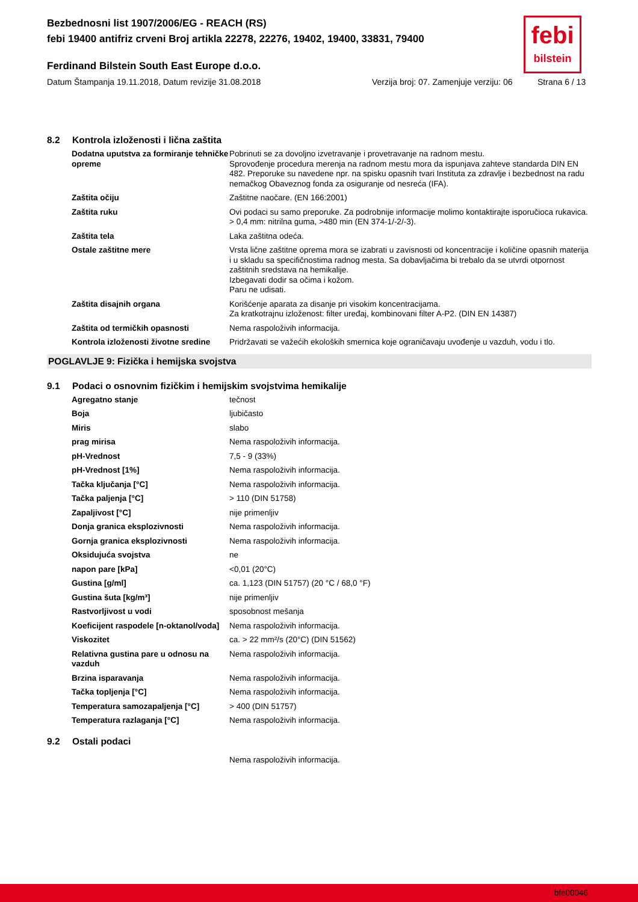Bezbednosni list 1907/2006/EG - REACH (RS)
febi 19400 antifriz crveni Broj artikla 22278, 22276, 19402, 19400, 33831, 79400
Ferdinand Bilstein South East Europe d.o.o.
Datum Štampanja 19.11.2018, Datum revizije 31.08.2018 Verzija broj: 07. Zamenjuje verziju: 06 Strana 6 / 13
febi
bilstein
8.2 Kontrola izloženosti i lična zaštita
| Dodatna uputstva za formiranje tehničke opreme | Pobrinuti se za dovoljno izvetravanje i provetravanje na radnom mestu. Sprovođenje procedura merenja na radnom mestu mora da ispunjava zahteve standarda DIN EN 482. Preporuke su navedene npr. na spisku opasnih tvari Instituta za zdravlje i bezbednost na radu nemačkog Obaveznog fonda za osiguranje od nesreća (IFA). |
| Zaštita očiju | Zaštitne naočare. (EN 166:2001) |
| Zaštita ruku | Ovi podaci su samo preporuke. Za podrobnije informacije molimo kontaktirajte isporučioca rukavica. > 0,4 mm: nitrilna guma, >480 min (EN 374-1/-2/-3). |
| Zaštita tela | Laka zaštitna odeća. |
| Ostale zaštitne mere | Vrsta lične zaštitne oprema mora se izabrati u zavisnosti od koncentracije i količine opasnih materija i u skladu sa specifičnostima radnog mesta. Sa dobavljačima bi trebalo da se utvrdi otpornost zaštitnih sredstava na hemikalije. Izbegavati dodir sa očima i kožom. Paru ne udisati. |
| Zaštita disajnih organa | Korišćenje aparata za disanje pri visokim koncentracijama. Za kratkotrajnu izloženost: filter uređaj, kombinovani filter A-P2. (DIN EN 14387) |
| Zaštita od termičkih opasnosti | Nema raspoloživih informacija. |
| Kontrola izloženosti životne sredine | Pridržavati se važećih ekoloških smernica koje ograničavaju uvođenje u vazduh, vodu i tlo. |
POGLAVLJE 9: Fizička i hemijska svojstva
9.1 Podaci o osnovnim fizičkim i hemijskim svojstvima hemikalije
| Agregatno stanje | tečnost |
| Boja | ljubičasto |
| Miris | slabo |
| prag mirisa | Nema raspoloživih informacija. |
| pH-Vrednost | 7,5 - 9 (33%) |
| pH-Vrednost [1%] | Nema raspoloživih informacija. |
| Tačka ključanja [°C] | Nema raspoloživih informacija. |
| Tačka paljenja [°C] | > 110 (DIN 51758) |
| Zapaljivost [°C] | nije primenljiv |
| Donja granica eksplozivnosti | Nema raspoloživih informacija. |
| Gornja granica eksplozivnosti | Nema raspoloživih informacija. |
| Oksidujuća svojstva | ne |
| napon pare [kPa] | <0,01 (20°C) |
| Gustina [g/ml] | ca. 1,123 (DIN 51757) (20 °C / 68,0 °F) |
| Gustina šuta [kg/m³] | nije primenljiv |
| Rastvorljivost u vodi | sposobnost mešanja |
| Koeficijent raspodele [n-oktanol/voda] | Nema raspoloživih informacija. |
| Viskozitet | ca. > 22 mm²/s (20°C) (DIN 51562) |
| Relativna gustina pare u odnosu na vazduh | Nema raspoloživih informacija. |
| Brzina isparavanja | Nema raspoloživih informacija. |
| Tačka topljenja [°C] | Nema raspoloživih informacija. |
| Temperatura samozapaljenja [°C] | > 400 (DIN 51757) |
| Temperatura razlaganja [°C] | Nema raspoloživih informacija. |
9.2 Ostali podaci
Nema raspoloživih informacija.
bfe00046